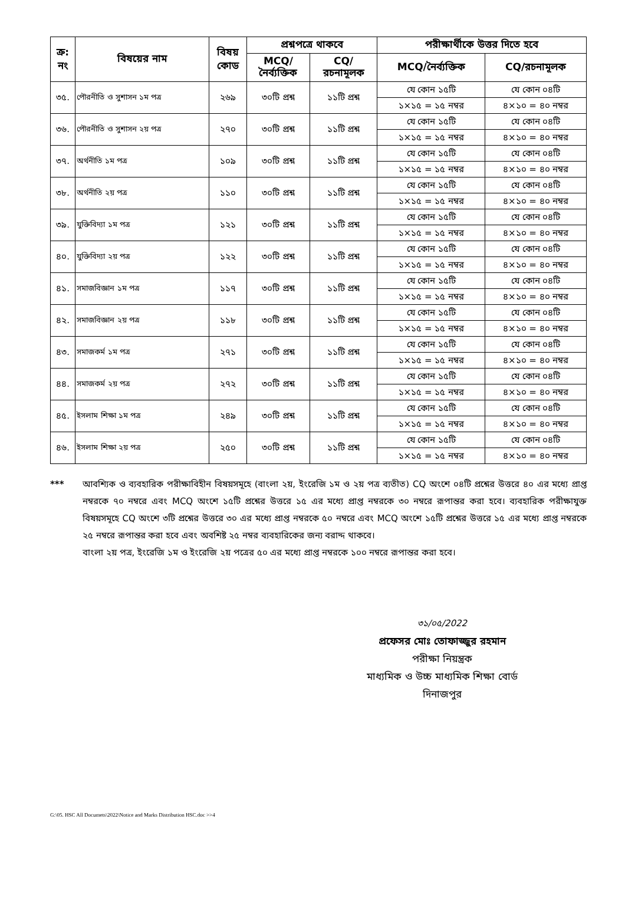| ক্র: নং | বিষয়ের নাম | বিষয় কোড | প্রশ্নপত্রে থাকবে | | পরীক্ষার্থীকে উত্তর দিতে হবে | |
| --- | --- | --- | --- | --- | --- | --- |
| | | | MCQ/ নৈর্ব্যক্তিক | CQ/ রচনামূলক | MCQ/নৈর্ব্যক্তিক | CQ/রচনামূলক |
| ৩৫. | পৌরনীতি ও সুশাসন ১ম পত্র | ২৬৯ | ৩০টি প্রশ্ন | ১১টি প্রশ্ন | যে কোন ১৫টি ১×১৫ = ১৫ নম্বর | যে কোন ০৪টি ৪×১০ = ৪০ নম্বর |
| ৩৬. | পৌরনীতি ও সুশাসন ২য় পত্র | ২৭০ | ৩০টি প্রশ্ন | ১১টি প্রশ্ন | যে কোন ১৫টি ১×১৫ = ১৫ নম্বর | যে কোন ০৪টি ৪×১০ = ৪০ নম্বর |
| ৩৭. | অর্থনীতি ১ম পত্র | ১০৯ | ৩০টি প্রশ্ন | ১১টি প্রশ্ন | যে কোন ১৫টি ১×১৫ = ১৫ নম্বর | যে কোন ০৪টি ৪×১০ = ৪০ নম্বর |
| ৩৮. | অর্থনীতি ২য় পত্র | ১১০ | ৩০টি প্রশ্ন | ১১টি প্রশ্ন | যে কোন ১৫টি ১×১৫ = ১৫ নম্বর | যে কোন ০৪টি ৪×১০ = ৪০ নম্বর |
| ৩৯. | যুক্তিবিদ্যা ১ম পত্র | ১২১ | ৩০টি প্রশ্ন | ১১টি প্রশ্ন | যে কোন ১৫টি ১×১৫ = ১৫ নম্বর | যে কোন ০৪টি ৪×১০ = ৪০ নম্বর |
| ৪০. | যুক্তিবিদ্যা ২য় পত্র | ১২২ | ৩০টি প্রশ্ন | ১১টি প্রশ্ন | যে কোন ১৫টি ১×১৫ = ১৫ নম্বর | যে কোন ০৪টি ৪×১০ = ৪০ নম্বর |
| ৪১. | সমাজবিজ্ঞান ১ম পত্র | ১১৭ | ৩০টি প্রশ্ন | ১১টি প্রশ্ন | যে কোন ১৫টি ১×১৫ = ১৫ নম্বর | যে কোন ০৪টি ৪×১০ = ৪০ নম্বর |
| ৪২. | সমাজবিজ্ঞান ২য় পত্র | ১১৮ | ৩০টি প্রশ্ন | ১১টি প্রশ্ন | যে কোন ১৫টি ১×১৫ = ১৫ নম্বর | যে কোন ০৪টি ৪×১০ = ৪০ নম্বর |
| ৪৩. | সমাজকর্ম ১ম পত্র | ২৭১ | ৩০টি প্রশ্ন | ১১টি প্রশ্ন | যে কোন ১৫টি ১×১৫ = ১৫ নম্বর | যে কোন ০৪টি ৪×১০ = ৪০ নম্বর |
| ৪৪. | সমাজকর্ম ২য় পত্র | ২৭২ | ৩০টি প্রশ্ন | ১১টি প্রশ্ন | যে কোন ১৫টি ১×১৫ = ১৫ নম্বর | যে কোন ০৪টি ৪×১০ = ৪০ নম্বর |
| ৪৫. | ইসলাম শিক্ষা ১ম পত্র | ২৪৯ | ৩০টি প্রশ্ন | ১১টি প্রশ্ন | যে কোন ১৫টি ১×১৫ = ১৫ নম্বর | যে কোন ০৪টি ৪×১০ = ৪০ নম্বর |
| ৪৬. | ইসলাম শিক্ষা ২য় পত্র | ২৫০ | ৩০টি প্রশ্ন | ১১টি প্রশ্ন | যে কোন ১৫টি ১×১৫ = ১৫ নম্বর | যে কোন ০৪টি ৪×১০ = ৪০ নম্বর |
*** আবশ্যিক ও ব্যবহারিক পরীক্ষাবিহীন বিষয়সমূহে (বাংলা ২য়, ইংরেজি ১ম ও ২য় পত্র ব্যতীত) CQ অংশে ০৪টি প্রশ্নের উত্তরে ৪০ এর মধ্যে প্রাপ্ত নম্বরকে ৭০ নম্বরে এবং MCQ অংশে ১৫টি প্রশ্নের উত্তরে ১৫ এর মধ্যে প্রাপ্ত নম্বরকে ৩০ নম্বরে রূপান্তর করা হবে। ব্যবহারিক পরীক্ষাযুক্ত বিষয়সমূহে CQ অংশে ৩টি প্রশ্নের উত্তরে ৩০ এর মধ্যে প্রাপ্ত নম্বরকে ৫০ নম্বরে এবং MCQ অংশে ১৫টি প্রশ্নের উত্তরে ১৫ এর মধ্যে প্রাপ্ত নম্বরকে ২৫ নম্বরে রূপান্তর করা হবে এবং অবশিষ্ট ২৫ নম্বর ব্যবহারিকের জন্য বরাদ্দ থাকবে।
বাংলা ২য় পত্র, ইংরেজি ১ম ও ইংরেজি ২য় পত্রের ৫০ এর মধ্যে প্রাপ্ত নম্বরকে ১০০ নম্বরে রূপান্তর করা হবে।
৩১/০৫/2022
প্রফেসর মোঃ তোফাজ্জুর রহমান
পরীক্ষা নিয়ন্ত্রক
মাধ্যমিক ও উচ্চ মাধ্যমিক শিক্ষা বোর্ড
দিনাজপুর
G:\05. HSC All Documets\2022\Notice and Marks Distribution HSC.doc >>4